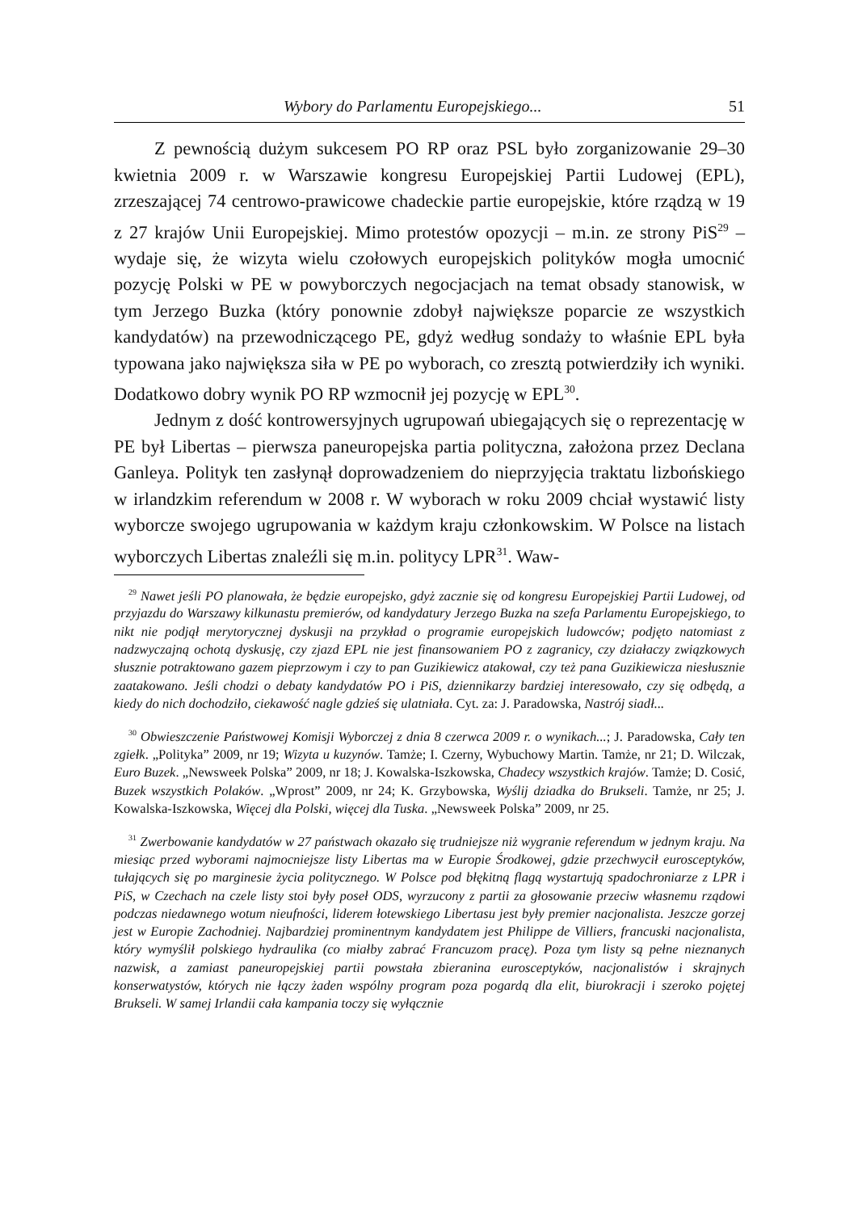Wybory do Parlamentu Europejskiego... 51
Z pewnością dużym sukcesem PO RP oraz PSL było zorganizowanie 29–30 kwietnia 2009 r. w Warszawie kongresu Europejskiej Partii Ludowej (EPL), zrzeszającej 74 centrowo-prawicowe chadeckie partie europejskie, które rządzą w 19 z 27 krajów Unii Europejskiej. Mimo protestów opozycji – m.in. ze strony PiS<sup>29</sup> – wydaje się, że wizyta wielu czołowych europejskich polityków mogła umocnić pozycję Polski w PE w powyborczych negocjacjach na temat obsady stanowisk, w tym Jerzego Buzka (który ponownie zdobył największe poparcie ze wszystkich kandydatów) na przewodniczącego PE, gdyż według sondaży to właśnie EPL była typowana jako największa siła w PE po wyborach, co zresztą potwierdziły ich wyniki. Dodatkowo dobry wynik PO RP wzmocnił jej pozycję w EPL<sup>30</sup>.
Jednym z dość kontrowersyjnych ugrupowań ubiegających się o reprezentację w PE był Libertas – pierwsza paneuropejska partia polityczna, założona przez Declana Ganleya. Polityk ten zasłynął doprowadzeniem do nieprzyjęcia traktatu lizbońskiego w irlandzkim referendum w 2008 r. W wyborach w roku 2009 chciał wystawić listy wyborcze swojego ugrupowania w każdym kraju członkowskim. W Polsce na listach wyborczych Libertas znaleźli się m.in. politycy LPR<sup>31</sup>. Waw-
<sup>29</sup> Nawet jeśli PO planowała, że będzie europejsko, gdyż zacznie się od kongresu Europejskiej Partii Ludowej, od przyjazdu do Warszawy kilkunastu premierów, od kandydatury Jerzego Buzka na szefa Parlamentu Europejskiego, to nikt nie podjął merytorycznej dyskusji na przykład o programie europejskich ludowców; podjęto natomiast z nadzwyczajną ochotą dyskusję, czy zjazd EPL nie jest finansowaniem PO z zagranicy, czy działaczy związkowych słusznie potraktowano gazem pieprzowym i czy to pan Guzikiewicz atakował, czy też pana Guzikiewicza niesłusznie zaatakowano. Jeśli chodzi o debaty kandydatów PO i PiS, dziennikarzy bardziej interesowało, czy się odbędą, a kiedy do nich dochodziło, ciekawość nagle gdzieś się ulatniała. Cyt. za: J. Paradowska, Nastrój siadł...
<sup>30</sup> Obwieszczenie Państwowej Komisji Wyborczej z dnia 8 czerwca 2009 r. o wynikach...; J. Paradowska, Cały ten zgiełk. „Polityka” 2009, nr 19; Wizyta u kuzynów. Tamże; I. Czerny, Wybuchowy Martin. Tamże, nr 21; D. Wilczak, Euro Buzek. „Newsweek Polska” 2009, nr 18; J. Kowalska-Iszkowska, Chadecy wszystkich krajów. Tamże; D. Cosić, Buzek wszystkich Polaków. „Wprost” 2009, nr 24; K. Grzybowska, Wyślij dziadka do Brukseli. Tamże, nr 25; J. Kowalska-Iszkowska, Więcej dla Polski, więcej dla Tuska. „Newsweek Polska” 2009, nr 25.
<sup>31</sup> Zwerbowanie kandydatów w 27 państwach okazało się trudniejsze niż wygranie referendum w jednym kraju. Na miesiąc przed wyborami najmocniejsze listy Libertas ma w Europie Środkowej, gdzie przechwycił eurosceptyków, tułających się po marginesie życia politycznego. W Polsce pod błękitną flagą wystartują spadochroniarze z LPR i PiS, w Czechach na czele listy stoi były poseł ODS, wyrzucony z partii za głosowanie przeciw własnemu rządowi podczas niedawnego wotum nieufności, liderem łotewskiego Libertasu jest były premier nacjonalista. Jeszcze gorzej jest w Europie Zachodniej. Najbardziej prominentnym kandydatem jest Philippe de Villiers, francuski nacjonalista, który wymyślił polskiego hydraulika (co miałby zabrać Francuzom pracę). Poza tym listy są pełne nieznanych nazwisk, a zamiast paneuropejskiej partii powstała zbieranina eurosceptyków, nacjonalistów i skrajnych konserwatystów, których nie łączy żaden wspólny program poza pogardą dla elit, biurokracji i szeroko pojętej Brukseli. W samej Irlandii cała kampania toczy się wyłącznie